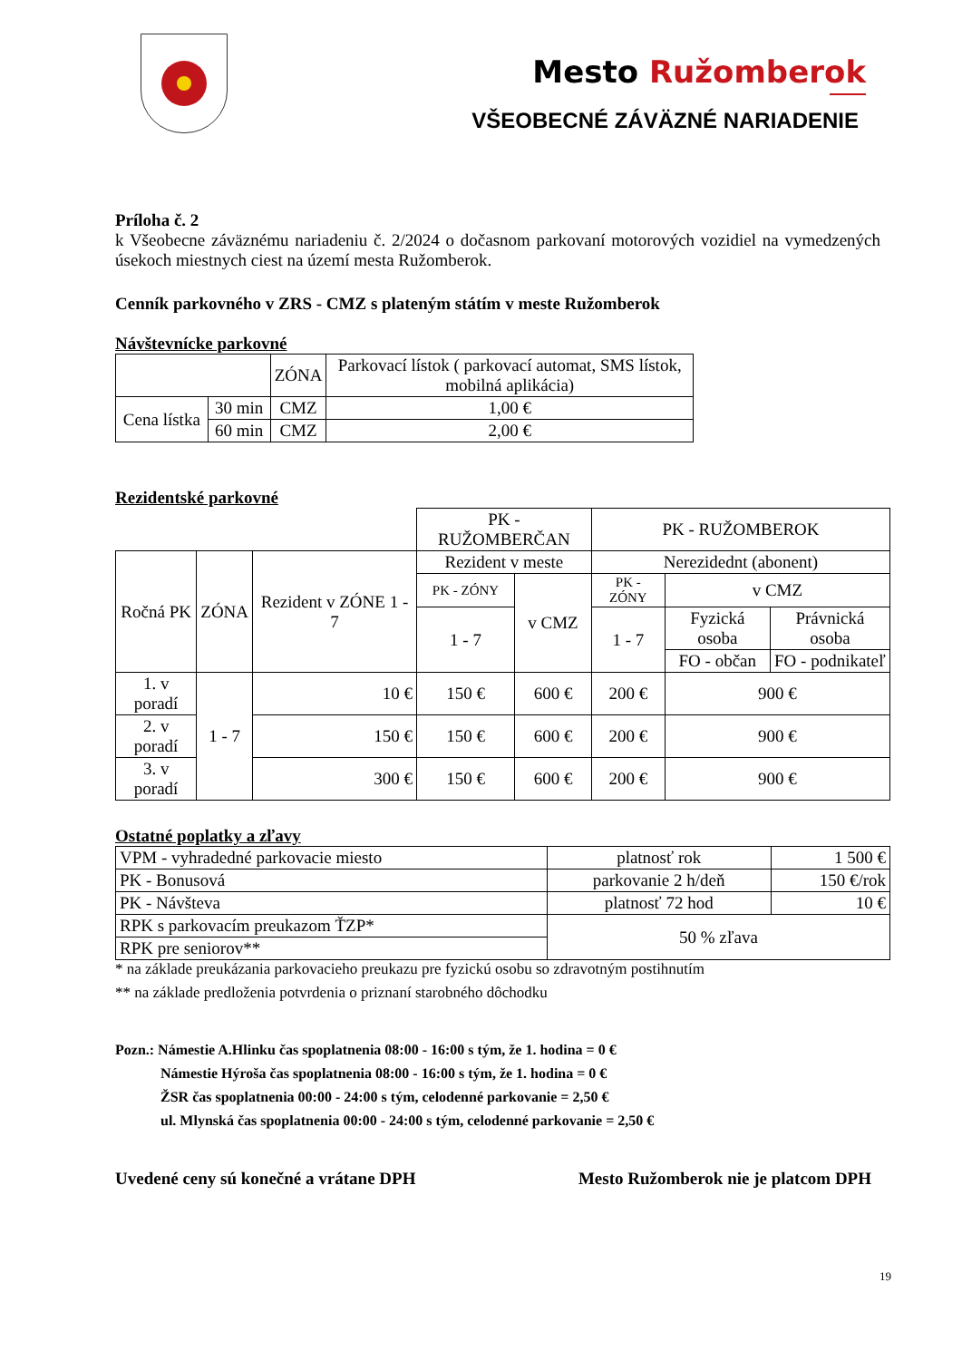Mesto Ružomberok
VŠEOBECNÉ ZÁVÄZNÉ NARIADENIE
Príloha č. 2
k Všeobecne záväznému nariadeniu č. 2/2024 o dočasnom parkovaní motorových vozidiel na vymedzených úsekoch miestnych ciest na území mesta Ružomberok.
Cenník parkovného v ZRS - CMZ s plateným státím v meste Ružomberok
Návštevnícke parkovné
| | | ZÓNA | Parkovací lístok ( parkovací automat, SMS lístok, mobilná aplikácia) |
| Cena lístka | 30 min | CMZ | 1,00 € |
| | 60 min | CMZ | 2,00 € |
Rezidentské parkovné
| | | | PK - RUŽOMBERČAN | | PK - RUŽOMBEROK | | |
| Ročná PK | ZÓNA | Rezident v ZÓNE 1 - 7 | Rezident v meste | | Nerezidednt (abonent) | | |
| | | | PK - ZÓNY | v CMZ | PK - ZÓNY | v CMZ | |
| | | | 1 - 7 | | 1 - 7 | Fyzická osoba | Právnická osoba |
| | | | | | | FO - občan | FO - podnikateľ |
| 1. v poradí | 1 - 7 | 10 € | 150 € | 600 € | 200 € | 900 € | |
| 2. v poradí | | 150 € | 150 € | 600 € | 200 € | 900 € | |
| 3. v poradí | | 300 € | 150 € | 600 € | 200 € | 900 € | |
Ostatné poplatky a zľavy
| VPM - vyhradedné parkovacie miesto | platnosť rok | 1 500 € |
| PK - Bonusová | parkovanie 2 h/deň | 150 €/rok |
| PK - Návšteva | platnosť 72 hod | 10 € |
| RPK s parkovacím preukazom ŤZP* | 50 % zľava | |
| RPK pre seniorov** | | |
* na základe preukázania parkovacieho preukazu pre fyzickú osobu so zdravotným postihnutím
** na základe predloženia potvrdenia o priznaní starobného dôchodku
Pozn.: Námestie A.Hlinku čas spoplatnenia 08:00 - 16:00 s tým, že 1. hodina = 0 €
Námestie Hýroša čas spoplatnenia 08:00 - 16:00 s tým, že 1. hodina = 0 €
ŽSR čas spoplatnenia 00:00 - 24:00 s tým, celodenné parkovanie = 2,50 €
ul. Mlynská čas spoplatnenia 00:00 - 24:00 s tým, celodenné parkovanie = 2,50 €
Uvedené ceny sú konečné a vrátane DPH Mesto Ružomberok nie je platcom DPH
19